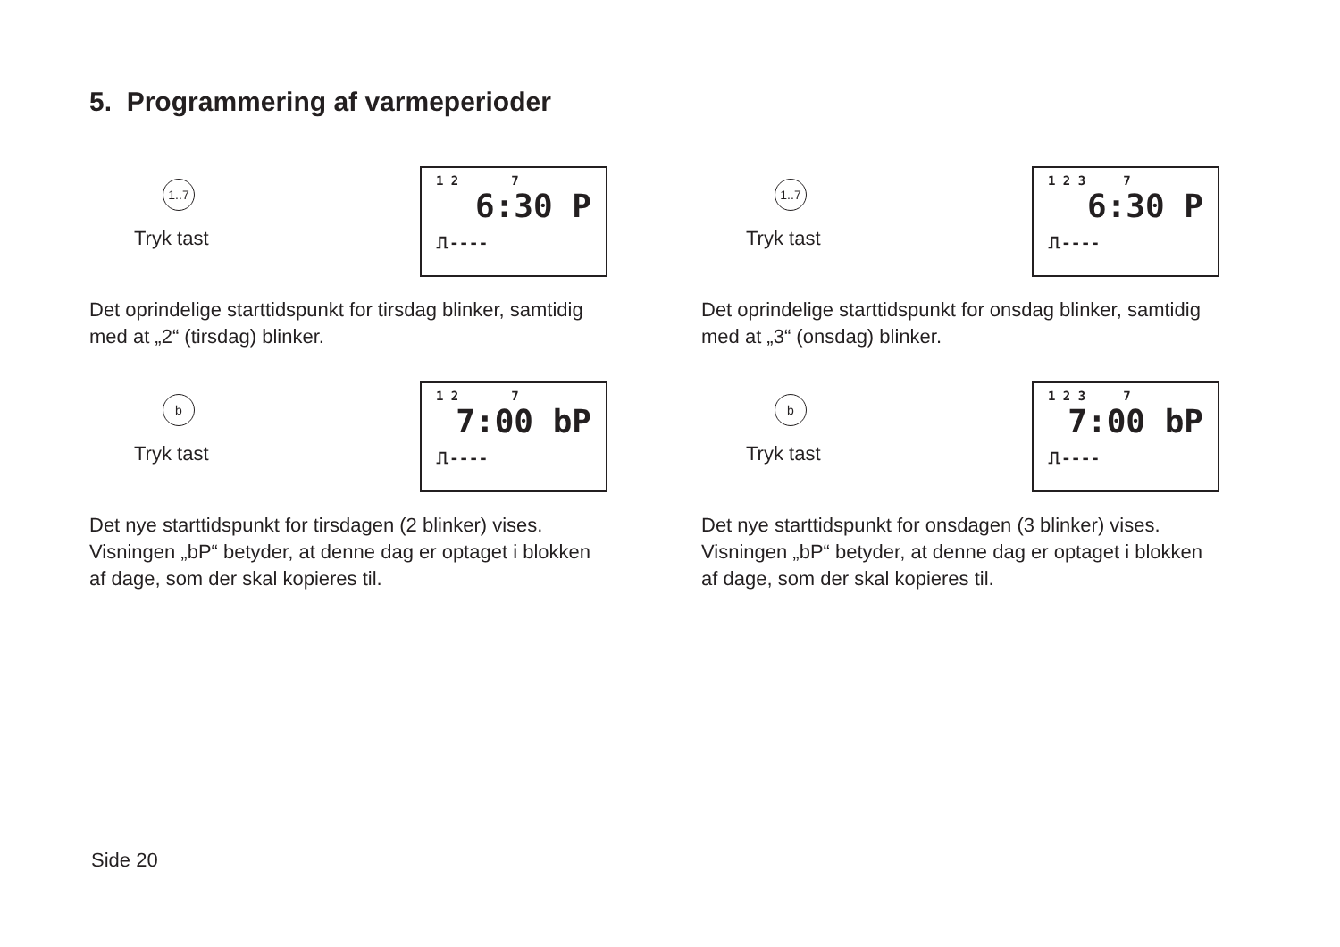5. Programmering af varmeperioder
1..7
Tryk tast
1 2 7
6:30 P
⎍----
Det oprindelige starttidspunkt for tirsdag blinker, samtidig med at „2“ (tirsdag) blinker.
b
Tryk tast
1 2 7
7:00 bP
⎍----
Det nye starttidspunkt for tirsdagen (2 blinker) vises. Visningen „bP“ betyder, at denne dag er optaget i blokken af dage, som der skal kopieres til.
1..7
Tryk tast
1 2 3 7
6:30 P
⎍----
Det oprindelige starttidspunkt for onsdag blinker, samtidig med at „3“ (onsdag) blinker.
b
Tryk tast
1 2 3 7
7:00 bP
⎍----
Det nye starttidspunkt for onsdagen (3 blinker) vises. Visningen „bP“ betyder, at denne dag er optaget i blokken af dage, som der skal kopieres til.
Side 20